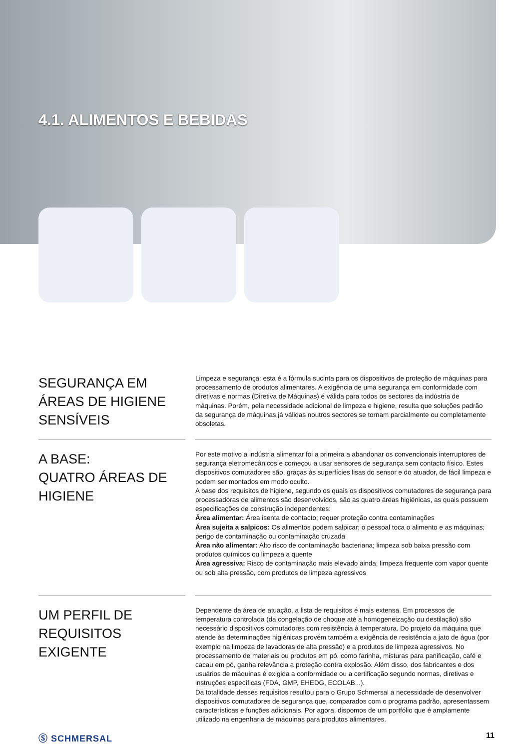4.1. ALIMENTOS E BEBIDAS
SEGURANÇA EM ÁREAS DE HIGIENE SENSÍVEIS
Limpeza e segurança: esta é a fórmula sucinta para os dispositivos de proteção de máquinas para processamento de produtos alimentares. A exigência de uma segurança em conformidade com diretivas e normas (Diretiva de Máquinas) é válida para todos os sectores da indústria de máquinas. Porém, pela necessidade adicional de limpeza e higiene, resulta que soluções padrão da segurança de máquinas já válidas noutros sectores se tornam parcialmente ou completamente obsoletas.
A BASE:
QUATRO ÁREAS DE HIGIENE
Por este motivo a indústria alimentar foi a primeira a abandonar os convencionais interruptores de segurança eletromecânicos e começou a usar sensores de segurança sem contacto físico. Estes dispositivos comutadores são, graças às superfícies lisas do sensor e do atuador, de fácil limpeza e podem ser montados em modo oculto.
A base dos requisitos de higiene, segundo os quais os dispositivos comutadores de segurança para processadoras de alimentos são desenvolvidos, são as quatro áreas higiénicas, as quais possuem especificações de construção independentes:
Área alimentar: Área isenta de contacto; requer proteção contra contaminações
Área sujeita a salpicos: Os alimentos podem salpicar; o pessoal toca o alimento e as máquinas; perigo de contaminação ou contaminação cruzada
Área não alimentar: Alto risco de contaminação bacteriana; limpeza sob baixa pressão com produtos químicos ou limpeza a quente
Área agressiva: Risco de contaminação mais elevado ainda; limpeza frequente com vapor quente ou sob alta pressão, com produtos de limpeza agressivos
UM PERFIL DE REQUISITOS EXIGENTE
Dependente da área de atuação, a lista de requisitos é mais extensa. Em processos de temperatura controlada (da congelação de choque até a homogeneização ou destilação) são necessário dispositivos comutadores com resistência à temperatura. Do projeto da máquina que atende às determinações higiénicas provém também a exigência de resistência a jato de água (por exemplo na limpeza de lavadoras de alta pressão) e a produtos de limpeza agressivos. No processamento de materiais ou produtos em pó, como farinha, misturas para panificação, café e cacau em pó, ganha relevância a proteção contra explosão. Além disso, dos fabricantes e dos usuários de máquinas é exigida a conformidade ou a certificação segundo normas, diretivas e instruções específicas (FDA, GMP, EHEDG, ECOLAB...).
Da totalidade desses requisitos resultou para o Grupo Schmersal a necessidade de desenvolver dispositivos comutadores de segurança que, comparados com o programa padrão, apresentassem características e funções adicionais. Por agora, dispomos de um portfólio que é amplamente utilizado na engenharia de máquinas para produtos alimentares.
Ⓢ SCHMERSAL 11